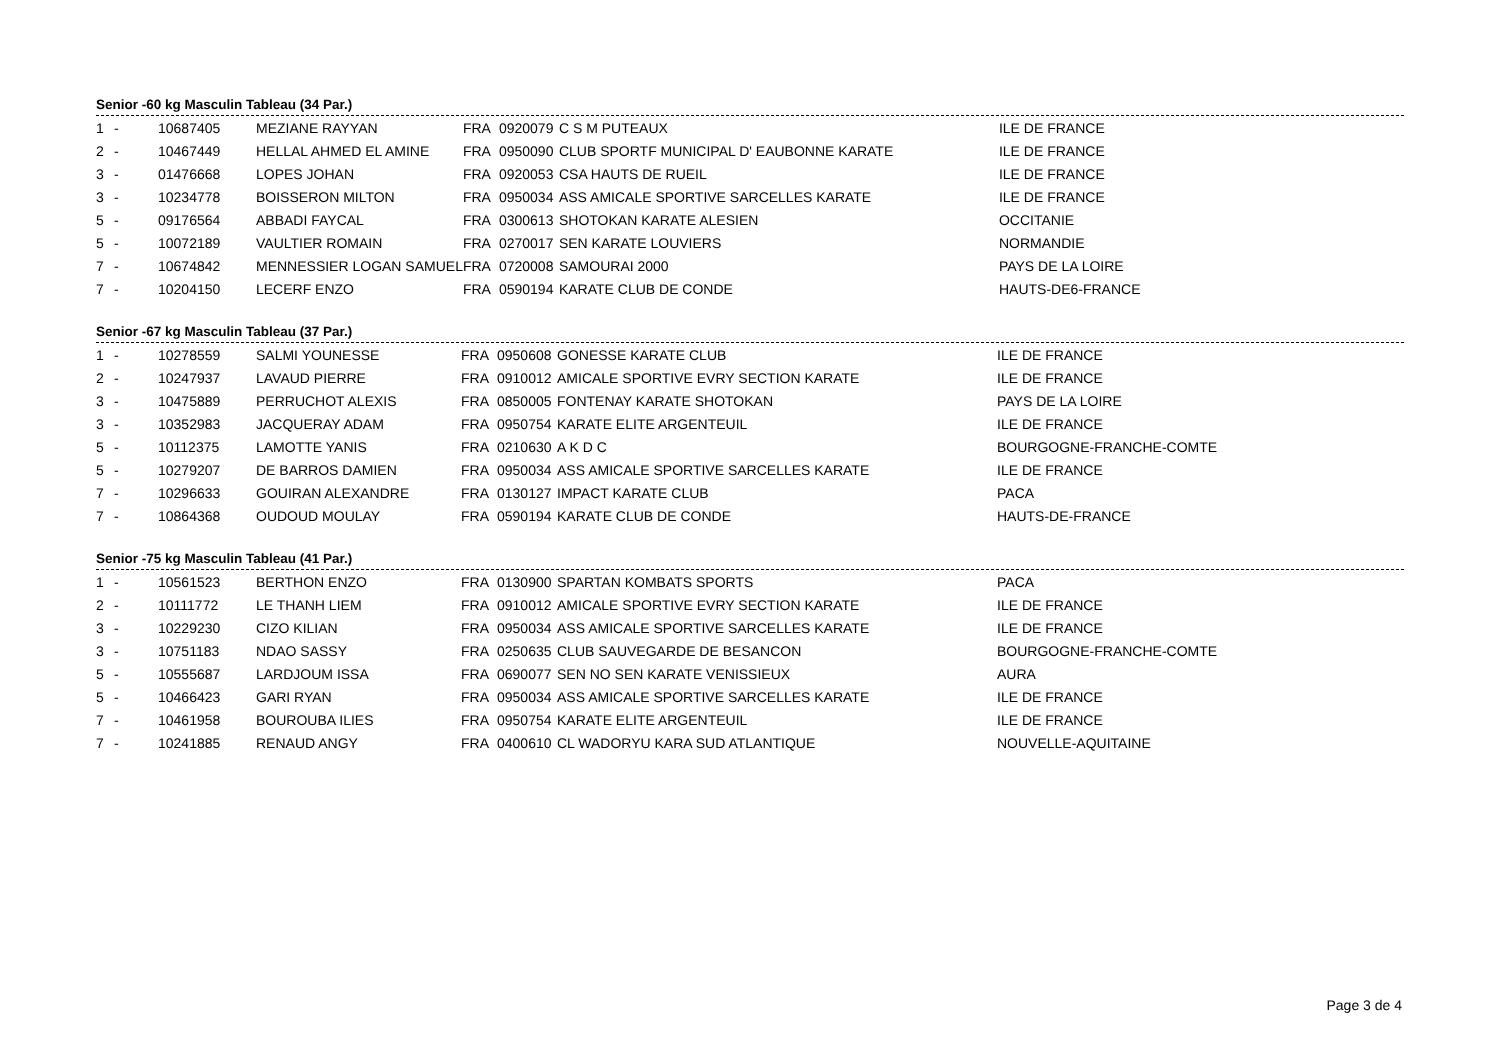Senior -60 kg Masculin Tableau (34 Par.)
| 1 | - | 10687405 | MEZIANE RAYYAN | FRA | 0920079 | C S M PUTEAUX | ILE DE FRANCE |
| 2 | - | 10467449 | HELLAL AHMED EL AMINE | FRA | 0950090 | CLUB SPORTF MUNICIPAL D' EAUBONNE KARATE | ILE DE FRANCE |
| 3 | - | 01476668 | LOPES JOHAN | FRA | 0920053 | CSA HAUTS DE RUEIL | ILE DE FRANCE |
| 3 | - | 10234778 | BOISSERON MILTON | FRA | 0950034 | ASS AMICALE SPORTIVE SARCELLES KARATE | ILE DE FRANCE |
| 5 | - | 09176564 | ABBADI FAYCAL | FRA | 0300613 | SHOTOKAN KARATE ALESIEN | OCCITANIE |
| 5 | - | 10072189 | VAULTIER ROMAIN | FRA | 0270017 | SEN KARATE LOUVIERS | NORMANDIE |
| 7 | - | 10674842 | MENNESSIER LOGAN SAMUEL | FRA | 0720008 | SAMOURAI 2000 | PAYS DE LA LOIRE |
| 7 | - | 10204150 | LECERF ENZO | FRA | 0590194 | KARATE CLUB DE CONDE | HAUTS-DE6-FRANCE |
Senior -67 kg Masculin Tableau (37 Par.)
| 1 | - | 10278559 | SALMI YOUNESSE | FRA | 0950608 | GONESSE KARATE CLUB | ILE DE FRANCE |
| 2 | - | 10247937 | LAVAUD PIERRE | FRA | 0910012 | AMICALE SPORTIVE EVRY SECTION KARATE | ILE DE FRANCE |
| 3 | - | 10475889 | PERRUCHOT ALEXIS | FRA | 0850005 | FONTENAY KARATE SHOTOKAN | PAYS DE LA LOIRE |
| 3 | - | 10352983 | JACQUERAY ADAM | FRA | 0950754 | KARATE ELITE ARGENTEUIL | ILE DE FRANCE |
| 5 | - | 10112375 | LAMOTTE YANIS | FRA | 0210630 | A K D C | BOURGOGNE-FRANCHE-COMTE |
| 5 | - | 10279207 | DE BARROS DAMIEN | FRA | 0950034 | ASS AMICALE SPORTIVE SARCELLES KARATE | ILE DE FRANCE |
| 7 | - | 10296633 | GOUIRAN ALEXANDRE | FRA | 0130127 | IMPACT KARATE CLUB | PACA |
| 7 | - | 10864368 | OUDOUD MOULAY | FRA | 0590194 | KARATE CLUB DE CONDE | HAUTS-DE-FRANCE |
Senior -75 kg Masculin Tableau (41 Par.)
| 1 | - | 10561523 | BERTHON ENZO | FRA | 0130900 | SPARTAN KOMBATS SPORTS | PACA |
| 2 | - | 10111772 | LE THANH LIEM | FRA | 0910012 | AMICALE SPORTIVE EVRY SECTION KARATE | ILE DE FRANCE |
| 3 | - | 10229230 | CIZO KILIAN | FRA | 0950034 | ASS AMICALE SPORTIVE SARCELLES KARATE | ILE DE FRANCE |
| 3 | - | 10751183 | NDAO SASSY | FRA | 0250635 | CLUB SAUVEGARDE DE BESANCON | BOURGOGNE-FRANCHE-COMTE |
| 5 | - | 10555687 | LARDJOUM ISSA | FRA | 0690077 | SEN NO SEN KARATE VENISSIEUX | AURA |
| 5 | - | 10466423 | GARI RYAN | FRA | 0950034 | ASS AMICALE SPORTIVE SARCELLES KARATE | ILE DE FRANCE |
| 7 | - | 10461958 | BOUROUBA ILIES | FRA | 0950754 | KARATE ELITE ARGENTEUIL | ILE DE FRANCE |
| 7 | - | 10241885 | RENAUD ANGY | FRA | 0400610 | CL WADORYU KARA SUD ATLANTIQUE | NOUVELLE-AQUITAINE |
Page 3 de 4